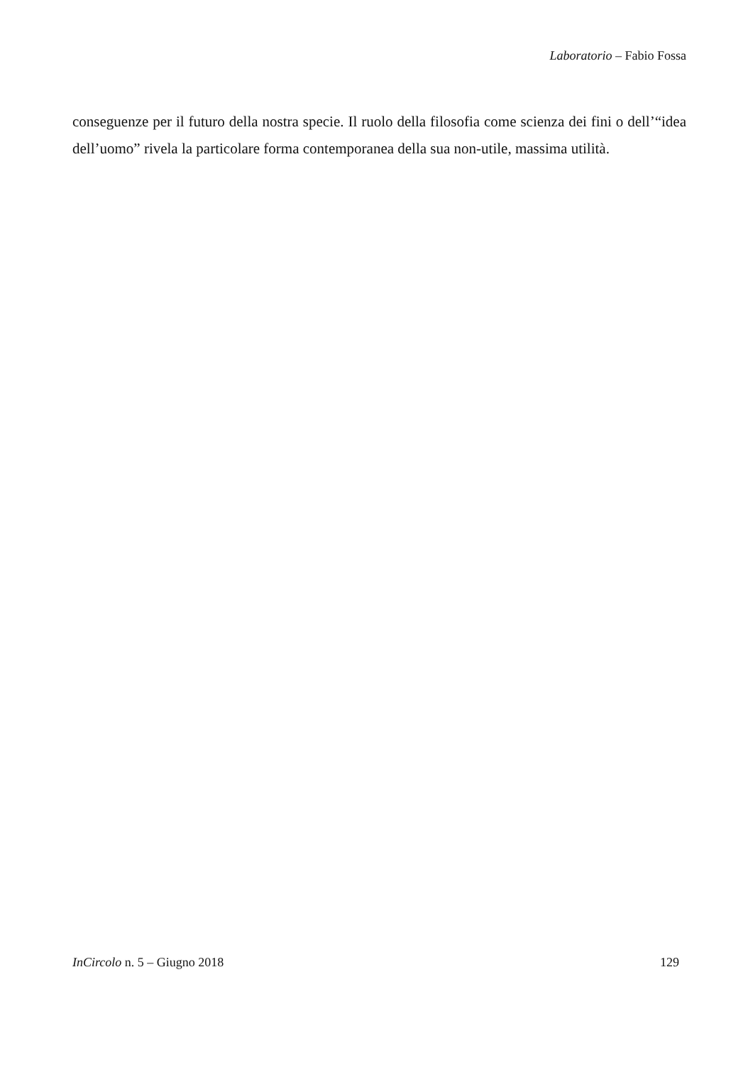Laboratorio – Fabio Fossa
conseguenze per il futuro della nostra specie. Il ruolo della filosofia come scienza dei fini o dell’“idea dell’uomo” rivela la particolare forma contemporanea della sua non-utile, massima utilità.
InCircolo n. 5 – Giugno 2018 129